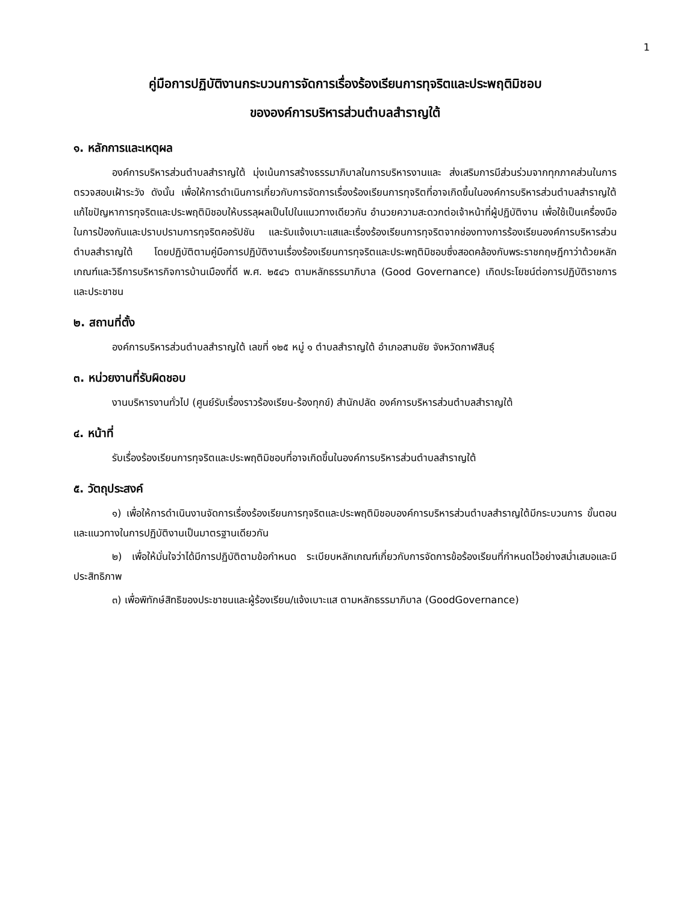1
คู่มือการปฏิบัติงานกระบวนการจัดการเรื่องร้องเรียนการทุจริตและประพฤติมิชอบ
ขององค์การบริหารส่วนตำบลสำราญใต้
๑. หลักการและเหตุผล
องค์การบริหารส่วนตำบลสำราญใต้ มุ่งเน้นการสร้างธรรมาภิบาลในการบริหารงานและ ส่งเสริมการมีส่วนร่วมจากทุกภาคส่วนในการตรวจสอบเฝ้าระวัง ดังนั้น เพื่อให้การดำเนินการเกี่ยวกับการจัดการเรื่องร้องเรียนการทุจริตที่อาจเกิดขึ้นในองค์การบริหารส่วนตำบลสำราญใต้ แก้ไขปัญหาการทุจริตและประพฤติมิชอบให้บรรลุผลเป็นไปในแนวทางเดียวกัน อำนวยความสะดวกต่อเจ้าหน้าที่ผู้ปฏิบัติงาน เพื่อใช้เป็นเครื่องมือในการป้องกันและปราบปรามการทุจริตคอรัปชัน และรับแจ้งเบาะแสและเรื่องร้องเรียนการทุจริตจากช่องทางการร้องเรียนองค์การบริหารส่วนตำบลสำราญใต้ โดยปฏิบัติตามคู่มือการปฏิบัติงานเรื่องร้องเรียนการทุจริตและประพฤติมิชอบซึ่งสอดคล้องกับพระราชกฤษฎีกาว่าด้วยหลักเกณฑ์และวิธีการบริหารกิจการบ้านเมืองที่ดี พ.ศ. ๒๕๔๖ ตามหลักธรรมาภิบาล (Good Governance) เกิดประโยชน์ต่อการปฏิบัติราชการและประชาชน
๒. สถานที่ตั้ง
องค์การบริหารส่วนตำบลสำราญใต้ เลขที่ ๑๒๕ หมู่ ๑ ตำบลสำราญใต้ อำเภอสามชัย จังหวัดกาฬสินธุ์
๓. หน่วยงานที่รับผิดชอบ
งานบริหารงานทั่วไป (ศูนย์รับเรื่องราวร้องเรียน-ร้องทุกข์) สำนักปลัด องค์การบริหารส่วนตำบลสำราญใต้
๔. หน้าที่
รับเรื่องร้องเรียนการทุจริตและประพฤติมิชอบที่อาจเกิดขึ้นในองค์การบริหารส่วนตำบลสำราญใต้
๕. วัตถุประสงค์
๑) เพื่อให้การดำเนินงานจัดการเรื่องร้องเรียนการทุจริตและประพฤติมิชอบองค์การบริหารส่วนตำบลสำราญใต้มีกระบวนการ ขั้นตอนและแนวทางในการปฏิบัติงานเป็นมาตรฐานเดียวกัน
๒) เพื่อให้มั่นใจว่าได้มีการปฏิบัติตามข้อกำหนด ระเบียบหลักเกณฑ์เกี่ยวกับการจัดการข้อร้องเรียนที่กำหนดไว้อย่างสม่ำเสมอและมีประสิทธิภาพ
๓) เพื่อพิทักษ์สิทธิของประชาชนและผู้ร้องเรียน/แจ้งเบาะแส ตามหลักธรรมาภิบาล (GoodGovernance)